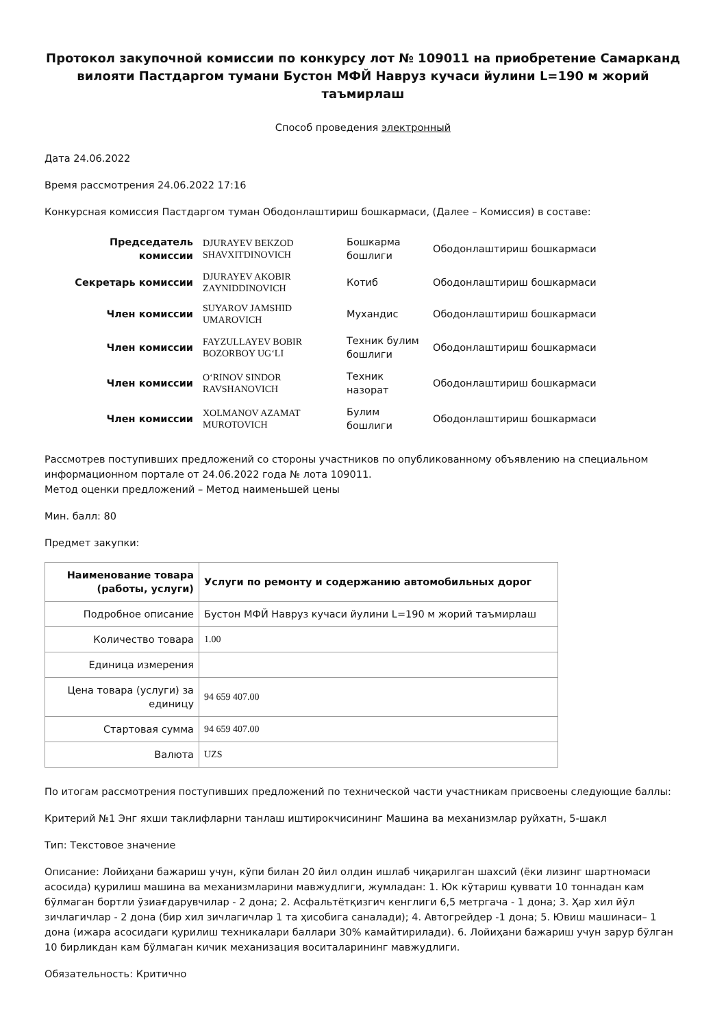Протокол закупочной комиссии по конкурсу лот № 109011 на приобретение Самарканд вилояти Пастдаргом тумани Бустон МФЙ Навруз кучаси йулини L=190 м жорий таъмирлаш
Способ проведения электронный
Дата 24.06.2022
Время рассмотрения 24.06.2022 17:16
Конкурсная комиссия Пастдаргом туман Ободонлаштириш бошкармаси, (Далее – Комиссия) в составе:
| Председатель комиссии | DJURAYEV BEKZOD SHAVXITDINOVICH | Бошкарма бошлиги | Ободонлаштириш бошкармаси |
| Секретарь комиссии | DJURAYEV AKOBIR ZAYNIDDINOVICH | Котиб | Ободонлаштириш бошкармаси |
| Член комиссии | SUYAROV JAMSHID UMAROVICH | Мухандис | Ободонлаштириш бошкармаси |
| Член комиссии | FAYZULLAYEV BOBIR BOZORBOY UG‘LI | Техник булим бошлиги | Ободонлаштириш бошкармаси |
| Член комиссии | O‘RINOV SINDOR RAVSHANOVICH | Техник назорат | Ободонлаштириш бошкармаси |
| Член комиссии | XOLMANOV AZAMAT MUROTOVICH | Булим бошлиги | Ободонлаштириш бошкармаси |
Рассмотрев поступивших предложений со стороны участников по опубликованному объявлению на специальном информационном портале от 24.06.2022 года № лота 109011.
Метод оценки предложений – Метод наименьшей цены
Мин. балл: 80
Предмет закупки:
| Наименование товара (работы, услуги) | Услуги по ремонту и содержанию автомобильных дорог |
| --- | --- |
| Подробное описание | Бустон МФЙ Навруз кучаси йулини L=190 м жорий таъмирлаш |
| Количество товара | 1.00 |
| Единица измерения | |
| Цена товара (услуги) за единицу | 94 659 407.00 |
| Стартовая сумма | 94 659 407.00 |
| Валюта | UZS |
По итогам рассмотрения поступивших предложений по технической части участникам присвоены следующие баллы:
Критерий №1 Энг яхши таклифларни танлаш иштирокчисининг Машина ва механизмлар руйхатн, 5-шакл
Тип: Текстовое значение
Описание: Лойиҳани бажариш учун, кўпи билан 20 йил олдин ишлаб чиқарилган шахсий (ёки лизинг шартномаси асосида) қурилиш машина ва механизмларини мавжудлиги, жумладан: 1. Юк кўтариш қуввати 10 тоннадан кам бўлмаган бортли ўзиағдарувчилар - 2 дона; 2. Асфальтётқизгич кенглиги 6,5 метргача - 1 дона; 3. Ҳар хил йўл зичлагичлар - 2 дона (бир хил зичлагичлар 1 та ҳисобига саналади); 4. Автогрейдер -1 дона; 5. Ювиш машинаси– 1 дона (ижара асосидаги қурилиш техникалари баллари 30% камайтирилади). 6. Лойиҳани бажариш учун зарур бўлган 10 бирликдан кам бўлмаган кичик механизация воситаларининг мавжудлиги.
Обязательность: Критично